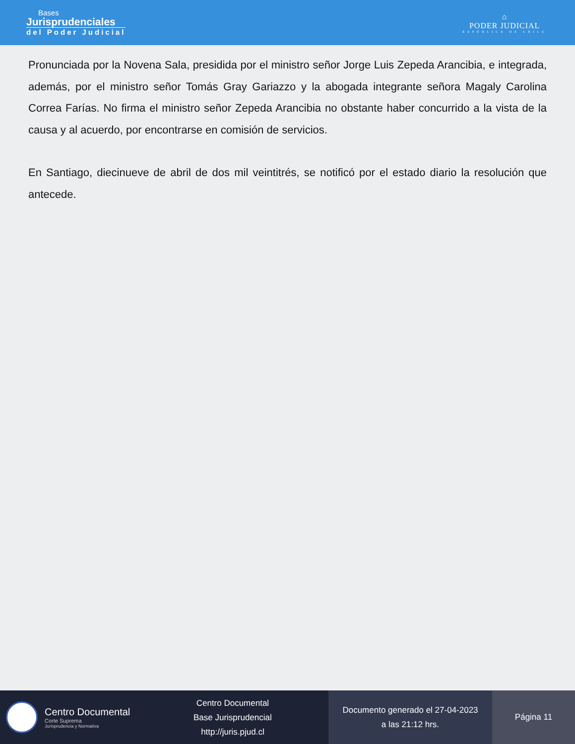Bases
Jurisprudenciales
del Poder Judicial
⌂
PODER JUDICIAL
REPÚBLICA DE CHILE
Pronunciada por la Novena Sala, presidida por el ministro señor Jorge Luis Zepeda Arancibia, e integrada, además, por el ministro señor Tomás Gray Gariazzo y la abogada integrante señora Magaly Carolina Correa Farías. No firma el ministro señor Zepeda Arancibia no obstante haber concurrido a la vista de la causa y al acuerdo, por encontrarse en comisión de servicios.
En Santiago, diecinueve de abril de dos mil veintitrés, se notificó por el estado diario la resolución que antecede.
Centro Documental
Corte Suprema
Jurisprudencia y Normativa
Centro Documental
Base Jurisprudencial
http://juris.pjud.cl
Documento generado el 27-04-2023
a las 21:12 hrs.
Página 11